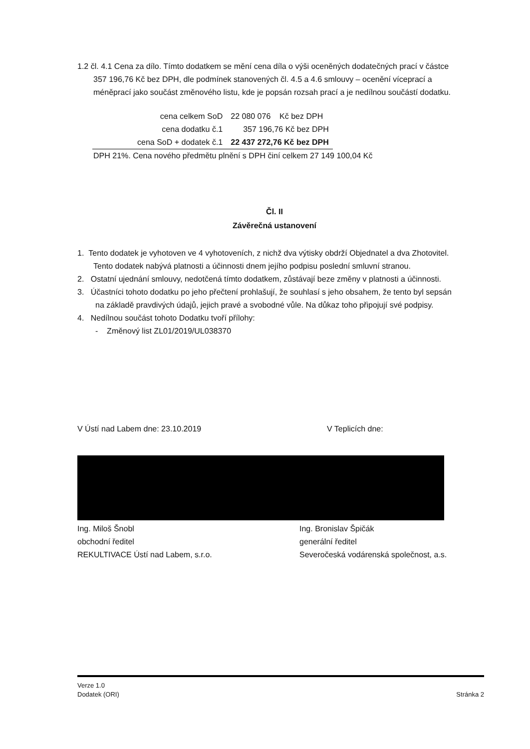1.2 čl. 4.1 Cena za dílo. Tímto dodatkem se mění cena díla o výši oceněných dodatečných prací v částce
357 196,76 Kč bez DPH, dle podmínek stanovených čl. 4.5 a 4.6 smlouvy – ocenění víceprací a
méněprací jako součást změnového listu, kde je popsán rozsah prací a je nedílnou součástí dodatku.
| cena celkem SoD | 22 080 076 Kč bez DPH |
| cena dodatku č.1 | 357 196,76 Kč bez DPH |
| cena SoD + dodatek č.1 | 22 437 272,76 Kč bez DPH |
DPH 21%. Cena nového předmětu plnění s DPH činí celkem 27 149 100,04 Kč
Čl. II
Závěrečná ustanovení
1. Tento dodatek je vyhotoven ve 4 vyhotoveních, z nichž dva výtisky obdrží Objednatel a dva Zhotovitel.
Tento dodatek nabývá platnosti a účinnosti dnem jejího podpisu poslední smluvní stranou.
2. Ostatní ujednání smlouvy, nedotčená tímto dodatkem, zůstávají beze změny v platnosti a účinnosti.
3. Účastníci tohoto dodatku po jeho přečtení prohlašují, že souhlasí s jeho obsahem, že tento byl sepsán
na základě pravdivých údajů, jejich pravé a svobodné vůle. Na důkaz toho připojují své podpisy.
4. Nedílnou součást tohoto Dodatku tvoří přílohy:
- Změnový list ZL01/2019/UL038370
V Ústí nad Labem dne: 23.10.2019 V Teplicích dne:
Ing. Miloš Šnobl
obchodní ředitel
REKULTIVACE Ústí nad Labem, s.r.o. Ing. Bronislav Špičák
generální ředitel
Severočeská vodárenská společnost, a.s.
Verze 1.0
Dodatek (ORI) Stránka 2